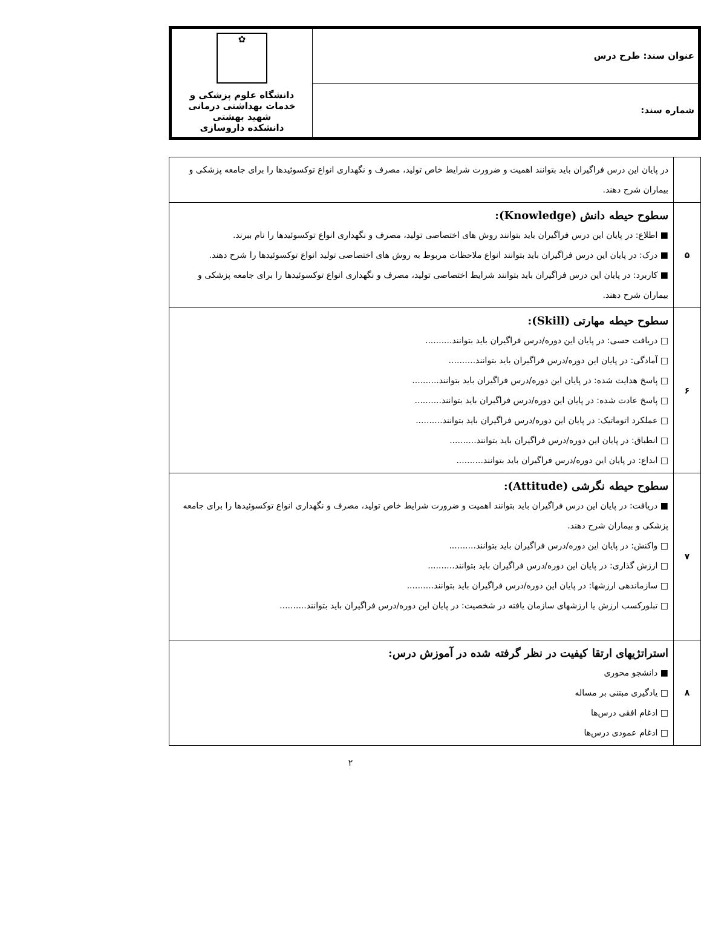| عنوان سند: طرح درس | ✿ دانشگاه علوم پزشکی و خدمات بهداشتی درمانی شهید بهشتی دانشکده داروسازی |
| شماره سند: | |
| | در پایان این درس فراگیران باید بتوانند اهمیت و ضرورت شرایط خاص تولید، مصرف و نگهداری انواع توکسوئیدها را برای جامعه پزشکی و بیماران شرح دهند. |
| ۵ | سطوح حیطه دانش (Knowledge): ■ اطلاع: در پایان این درس فراگیران باید بتوانند روش های اختصاصی تولید، مصرف و نگهداری انواع توکسوئیدها را نام ببرند. ■ درک: در پایان این درس فراگیران باید بتوانند انواع ملاحظات مربوط به روش های اختصاصی تولید انواع توکسوئیدها را شرح دهند. ■ کاربرد: در پایان این درس فراگیران باید بتوانند شرایط اختصاصی تولید، مصرف و نگهداری انواع توکسوئیدها را برای جامعه پزشکی و بیماران شرح دهند. |
| ۶ | سطوح حیطه مهارتی (Skill): □ دریافت حسی: در پایان این دوره/درس فراگیران باید بتوانند.......... □ آمادگی: در پایان این دوره/درس فراگیران باید بتوانند.......... □ پاسخ هدایت شده: در پایان این دوره/درس فراگیران باید بتوانند.......... □ پاسخ عادت شده: در پایان این دوره/درس فراگیران باید بتوانند.......... □ عملکرد اتوماتیک: در پایان این دوره/درس فراگیران باید بتوانند.......... □ انطباق: در پایان این دوره/درس فراگیران باید بتوانند.......... □ ابداع: در پایان این دوره/درس فراگیران باید بتوانند.......... |
| ۷ | سطوح حیطه نگرشی (Attitude): ■ دریافت: در پایان این درس فراگیران باید بتوانند اهمیت و ضرورت شرایط خاص تولید، مصرف و نگهداری انواع توکسوئیدها را برای جامعه پزشکی و بیماران شرح دهند. □ واکنش: در پایان این دوره/درس فراگیران باید بتوانند.......... □ ارزش گذاری: در پایان این دوره/درس فراگیران باید بتوانند.......... □ سازماندهی ارزشها: در پایان این دوره/درس فراگیران باید بتوانند.......... □ تبلورکسب ارزش یا ارزشهای سازمان یافته در شخصیت: در پایان این دوره/درس فراگیران باید بتوانند.......... |
| ۸ | استراتژیهای ارتقا کیفیت در نظر گرفته شده در آموزش درس: ■ دانشجو محوری □ یادگیری مبتنی بر مساله □ ادغام افقی درس‌ها □ ادغام عمودی درس‌ها |
۲